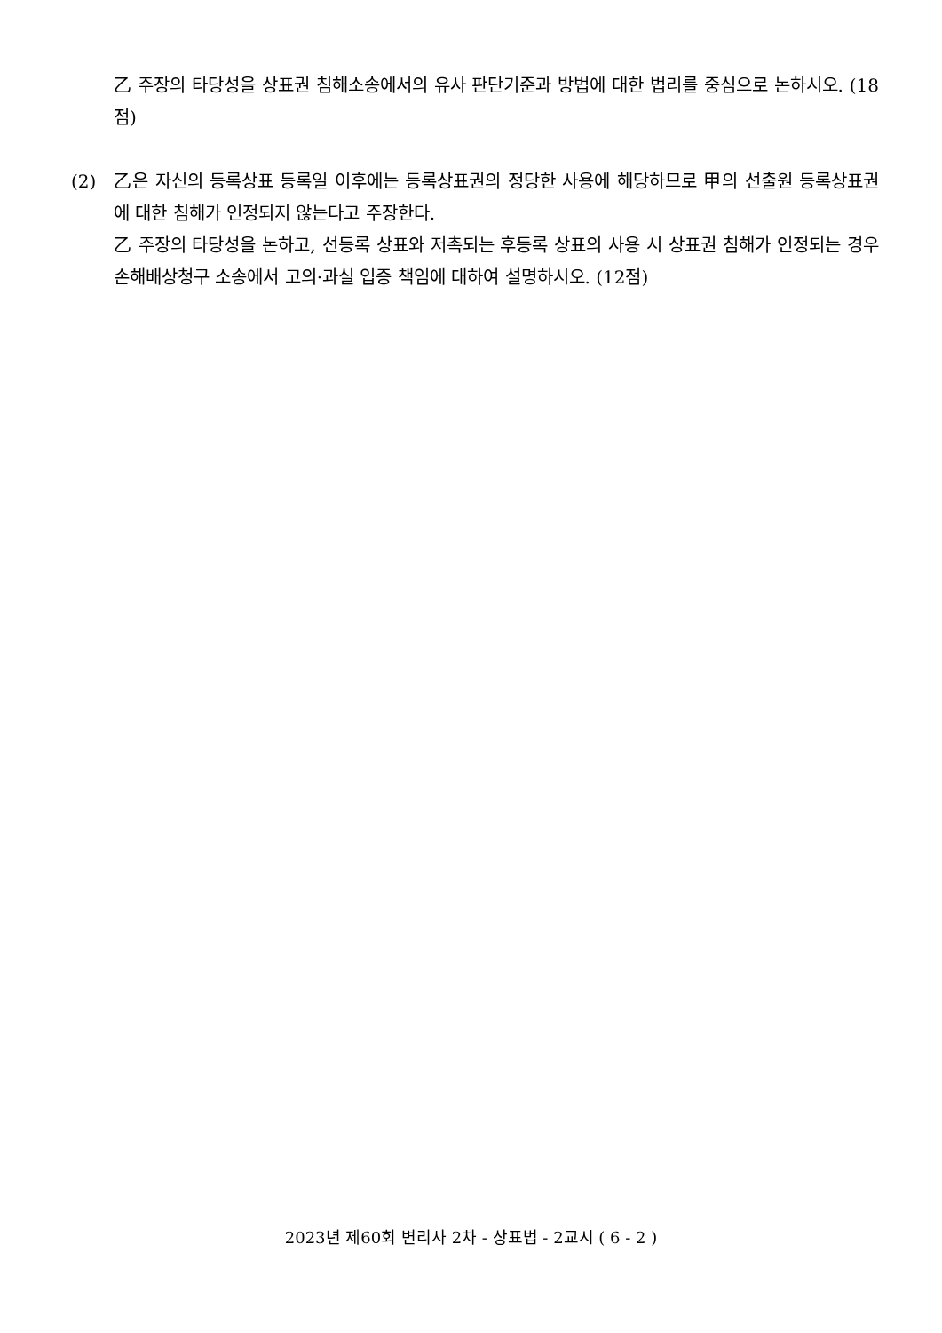乙 주장의 타당성을 상표권 침해소송에서의 유사 판단기준과 방법에 대한 법리를 중심으로 논하시오. (18점)
(2) 乙은 자신의 등록상표 등록일 이후에는 등록상표권의 정당한 사용에 해당하므로 甲의 선출원 등록상표권에 대한 침해가 인정되지 않는다고 주장한다.
乙 주장의 타당성을 논하고, 선등록 상표와 저촉되는 후등록 상표의 사용 시 상표권 침해가 인정되는 경우 손해배상청구 소송에서 고의·과실 입증 책임에 대하여 설명하시오. (12점)
2023년 제60회 변리사 2차 - 상표법 - 2교시 ( 6 - 2 )